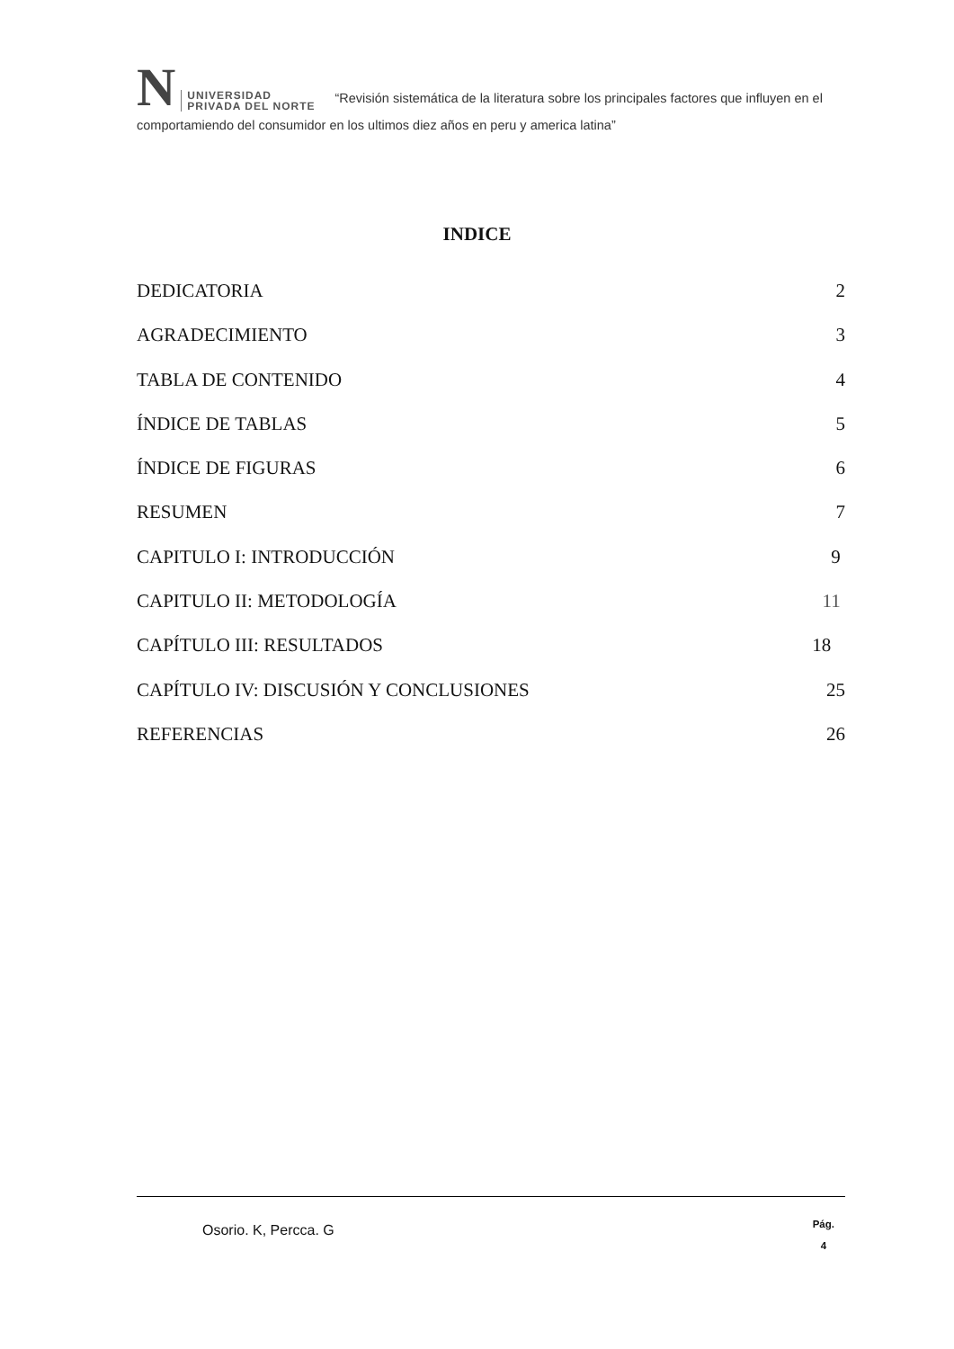N UNIVERSIDAD
PRIVADA DEL NORTE “Revisión sistemática de la literatura sobre los principales factores que influyen en el comportamiendo del consumidor en los ultimos diez años en peru y america latina”
INDICE
DEDICATORIA 2
AGRADECIMIENTO 3
TABLA DE CONTENIDO 4
ÍNDICE DE TABLAS 5
ÍNDICE DE FIGURAS 6
RESUMEN 7
CAPITULO I: INTRODUCCIÓN 9
CAPITULO II: METODOLOGÍA 11
CAPÍTULO III: RESULTADOS 18
CAPÍTULO IV: DISCUSIÓN Y CONCLUSIONES 25
REFERENCIAS 26
Osorio. K, Percca. G
Pág.
4